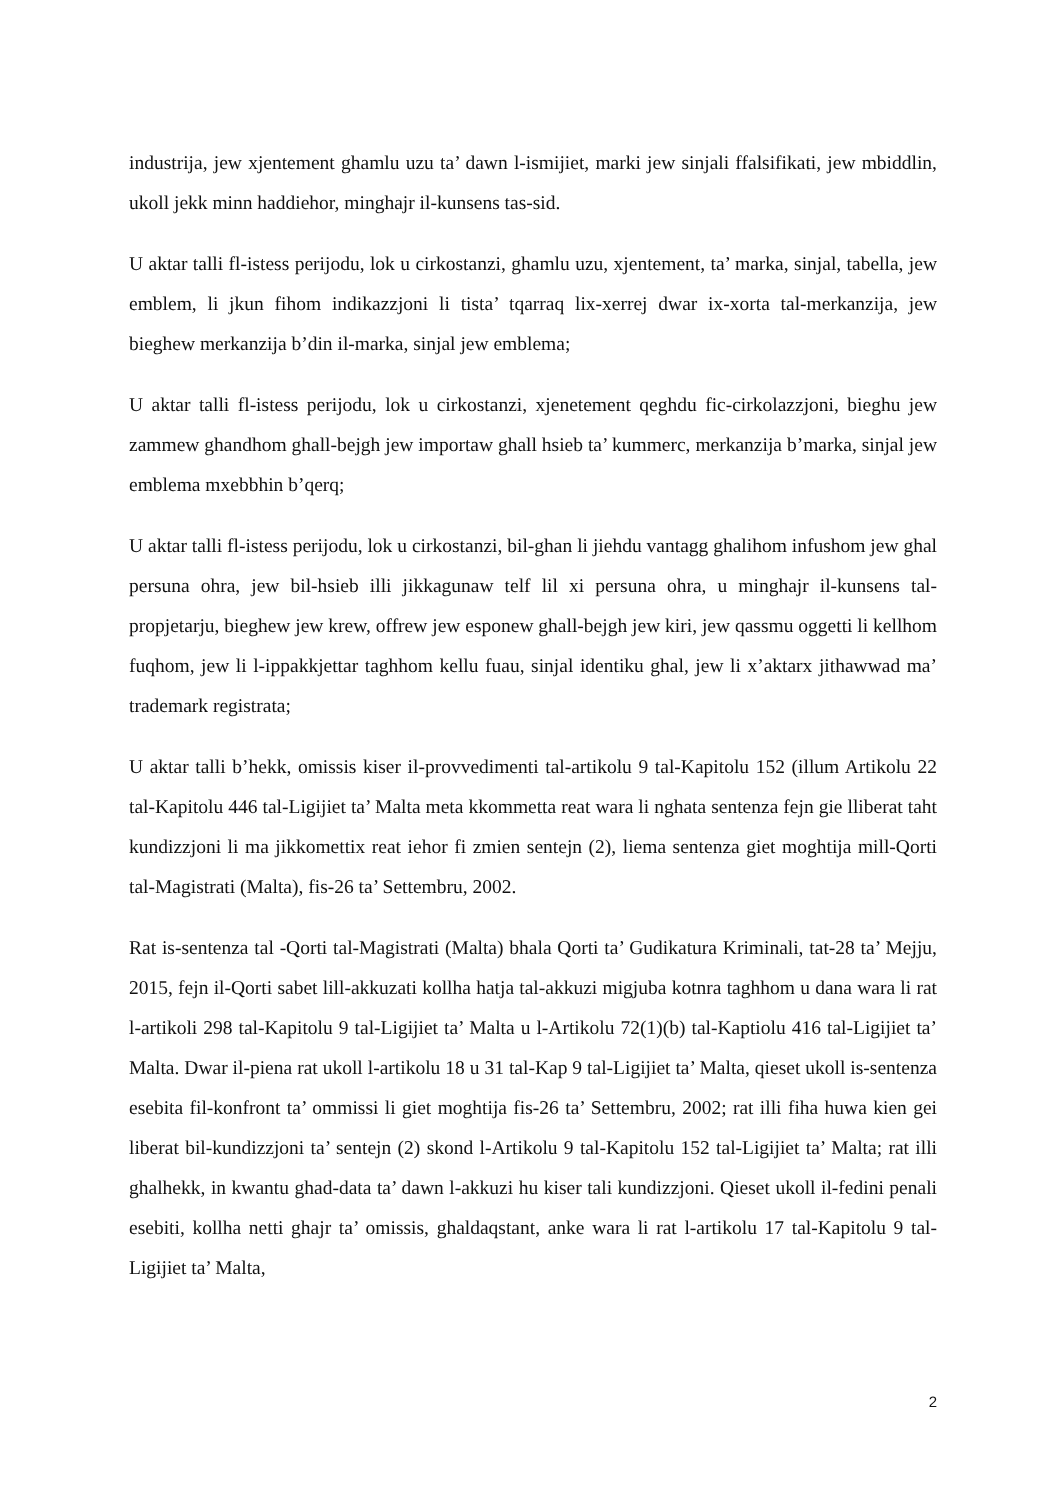industrija, jew xjentement ghamlu uzu ta’ dawn l-ismijiet, marki jew sinjali ffalsifikati, jew mbiddlin, ukoll jekk minn haddiehor, minghajr il-kunsens tas-sid.
U aktar talli fl-istess perijodu, lok u cirkostanzi, ghamlu uzu, xjentement, ta’ marka, sinjal, tabella, jew emblem, li jkun fihom indikazzjoni li tista’ tqarraq lix-xerrej dwar ix-xorta tal-merkanzija, jew bieghew merkanzija b’din il-marka, sinjal jew emblema;
U aktar talli fl-istess perijodu, lok u cirkostanzi, xjenetement qeghdu fic-cirkolazzjoni, bieghu jew zammew ghandhom ghall-bejgh jew importaw ghall hsieb ta’ kummerc, merkanzija b’marka, sinjal jew emblema mxebbhin b’qerq;
U aktar talli fl-istess perijodu, lok u cirkostanzi, bil-ghan li jiehdu vantagg ghalihom infushom jew ghal persuna ohra, jew bil-hsieb illi jikkagunaw telf lil xi persuna ohra, u minghajr il-kunsens tal-propjetarju, bieghew jew krew, offrew jew esponew ghall-bejgh jew kiri, jew qassmu oggetti li kellhom fuqhom, jew li l-ippakkjettar taghhom kellu fuau, sinjal identiku ghal, jew li x’aktarx jithawwad ma’ trademark registrata;
U aktar talli b’hekk, omissis kiser il-provvedimenti tal-artikolu 9 tal-Kapitolu 152 (illum Artikolu 22 tal-Kapitolu 446 tal-Ligijiet ta’ Malta meta kkommetta reat wara li nghata sentenza fejn gie lliberat taht kundizzjoni li ma jikkomettix reat iehor fi zmien sentejn (2), liema sentenza giet moghtija mill-Qorti tal-Magistrati (Malta), fis-26 ta’ Settembru, 2002.
Rat is-sentenza tal -Qorti tal-Magistrati (Malta) bhala Qorti ta’ Gudikatura Kriminali, tat-28 ta’ Mejju, 2015, fejn il-Qorti sabet lill-akkuzati kollha hatja tal-akkuzi migjuba kotnra taghhom u dana wara li rat l-artikoli 298 tal-Kapitolu 9 tal-Ligijiet ta’ Malta u l-Artikolu 72(1)(b) tal-Kaptiolu 416 tal-Ligijiet ta’ Malta. Dwar il-piena rat ukoll l-artikolu 18 u 31 tal-Kap 9 tal-Ligijiet ta’ Malta, qieset ukoll is-sentenza esebita fil-konfront ta’ ommissi li giet moghtija fis-26 ta’ Settembru, 2002; rat illi fiha huwa kien gei liberat bil-kundizzjoni ta’ sentejn (2) skond l-Artikolu 9 tal-Kapitolu 152 tal-Ligijiet ta’ Malta; rat illi ghalhekk, in kwantu ghad-data ta’ dawn l-akkuzi hu kiser tali kundizzjoni. Qieset ukoll il-fedini penali esebiti, kollha netti ghajr ta’ omissis, ghaldaqstant, anke wara li rat l-artikolu 17 tal-Kapitolu 9 tal-Ligijiet ta’ Malta,
2